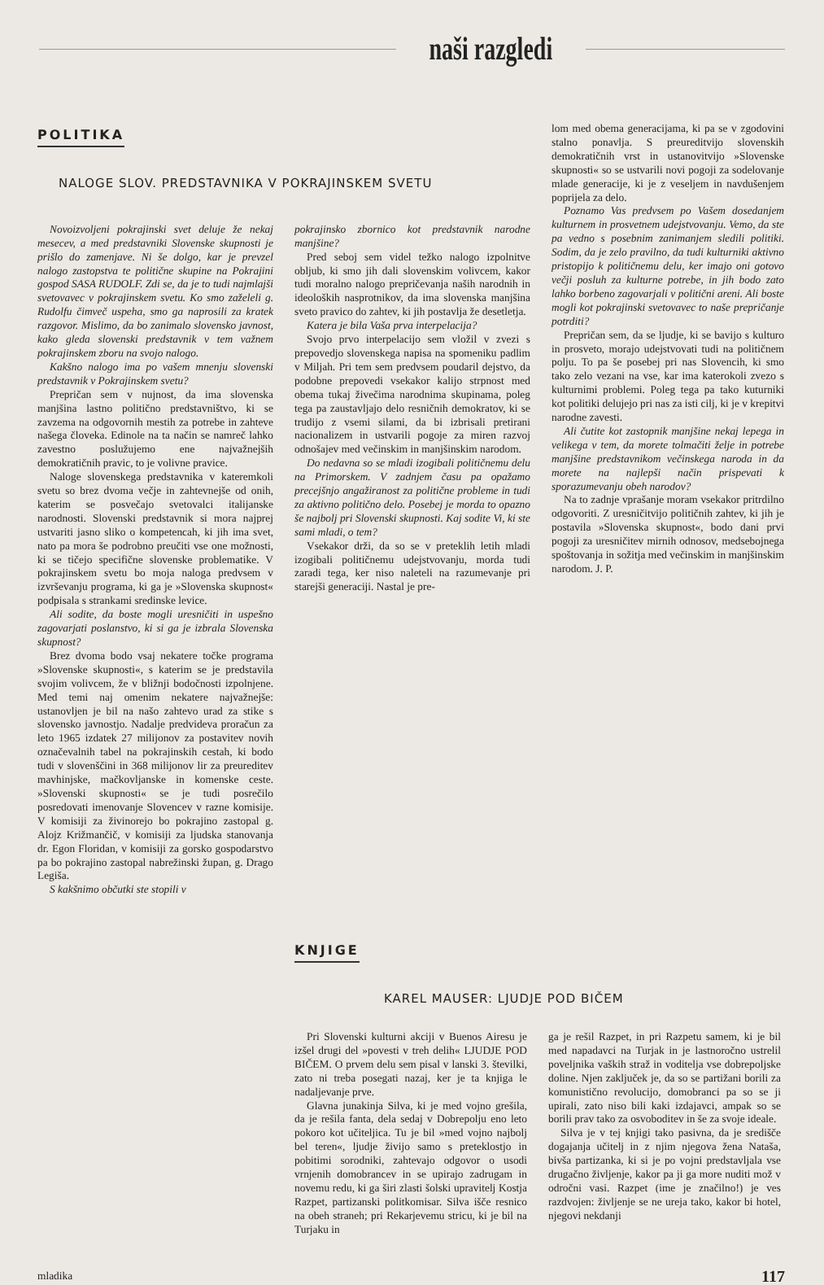naši razgledi
POLITIKA
NALOGE SLOV. PREDSTAVNIKA V POKRAJINSKEM SVETU
Novoizvoljeni pokrajinski svet deluje že nekaj mesecev, a med predstavniki Slovenske skupnosti je prišlo do zamenjave. Ni še dolgo, kar je prevzel nalogo zastopstva te politične skupine na Pokrajini gospod SASA RUDOLF. Zdi se, da je to tudi najmlajši svetovavec v pokrajinskem svetu. Ko smo zaželeli g. Rudolfu čimveč uspeha, smo ga naprosili za kratek razgovor. Mislimo, da bo zanimalo slovensko javnost, kako gleda slovenski predstavnik v tem važnem pokrajinskem zboru na svojo nalogo.
Kakšno nalogo ima po vašem mnenju slovenski predstavnik v Pokrajinskem svetu?
Prepričan sem v nujnost, da ima slovenska manjšina lastno politično predstavništvo, ki se zavzema na odgovornih mestih za potrebe in zahteve našega človeka. Edinole na ta način se namreč lahko zavestno poslužujemo ene najvažnejših demokratičnih pravic, to je volivne pravice.
Naloge slovenskega predstavnika v kateremkoli svetu so brez dvoma večje in zahtevnejše od onih, katerim se posvečajo svetovalci italijanske narodnosti. Slovenski predstavnik si mora najprej ustvariti jasno sliko o kompetencah, ki jih ima svet, nato pa mora še podrobno preučiti vse one možnosti, ki se tičejo specifične slovenske problematike. V pokrajinskem svetu bo moja naloga predvsem v izvrševanju programa, ki ga je »Slovenska skupnost« podpisala s strankami sredinske levice.
Ali sodite, da boste mogli uresničiti in uspešno zagovarjati poslanstvo, ki si ga je izbrala Slovenska skupnost?
Brez dvoma bodo vsaj nekatere točke programa »Slovenske skupnosti«, s katerim se je predstavila svojim volivcem, že v bližnji bodočnosti izpolnjene. Med temi naj omenim nekatere najvažnejše: ustanovljen je bil na našo zahtevo urad za stike s slovensko javnostjo. Nadalje predvideva proračun za leto 1965 izdatek 27 milijonov za postavitev novih označevalnih tabel na pokrajinskih cestah, ki bodo tudi v slovenščini in 368 milijonov lir za preureditev mavhinjske, mačkovljanske in komenske ceste. »Slovenski skupnosti« se je tudi posrečilo posredovati imenovanje Slovencev v razne komisije. V komisiji za živinorejo bo pokrajino zastopal g. Alojz Križmančič, v komisiji za ljudska stanovanja dr. Egon Floridan, v komisiji za gorsko gospodarstvo pa bo pokrajino zastopal nabrežinski župan, g. Drago Legiša.
S kakšnimo občutki ste stopili v
pokrajinsko zbornico kot predstavnik narodne manjšine?
Pred seboj sem videl težko nalogo izpolnitve obljub, ki smo jih dali slovenskim volivcem, kakor tudi moralno nalogo prepričevanja naših narodnih in ideoloških nasprotnikov, da ima slovenska manjšina sveto pravico do zahtev, ki jih postavlja že desetletja.
Katera je bila Vaša prva interpelacija?
Svojo prvo interpelacijo sem vložil v zvezi s prepovedjo slovenskega napisa na spomeniku padlim v Miljah. Pri tem sem predvsem poudaril dejstvo, da podobne prepovedi vsekakor kalijo strpnost med obema tukaj živečima narodnima skupinama, poleg tega pa zaustavljajo delo resničnih demokratov, ki se trudijo z vsemi silami, da bi izbrisali pretirani nacionalizem in ustvarili pogoje za miren razvoj odnošajev med večinskim in manjšinskim narodom.
Do nedavna so se mladi izogibali političnemu delu na Primorskem. V zadnjem času pa opažamo precejšnjo angažiranost za politične probleme in tudi za aktivno politično delo. Posebej je morda to opazno še najbolj pri Slovenski skupnosti. Kaj sodite Vi, ki ste sami mladi, o tem?
Vsekakor drži, da so se v preteklih letih mladi izogibali političnemu udejstvovanju, morda tudi zaradi tega, ker niso naleteli na razumevanje pri starejši generaciji. Nastal je pre-
KNJIGE
KAREL MAUSER: LJUDJE POD BIČEM
lom med obema generacijama, ki pa se v zgodovini stalno ponavlja. S preureditvijo slovenskih demokratičnih vrst in ustanovitvijo »Slovenske skupnosti« so se ustvarili novi pogoji za sodelovanje mlade generacije, ki je z veseljem in navdušenjem poprijela za delo.
Poznamo Vas predvsem po Vašem dosedanjem kulturnem in prosvetnem udejstvovanju. Vemo, da ste pa vedno s posebnim zanimanjem sledili politiki. Sodim, da je zelo pravilno, da tudi kulturniki aktivno pristopijo k političnemu delu, ker imajo oni gotovo večji posluh za kulturne potrebe, in jih bodo zato lahko borbeno zagovarjali v politični areni. Ali boste mogli kot pokrajinski svetovavec to naše prepričanje potrditi?
Prepričan sem, da se ljudje, ki se bavijo s kulturo in prosveto, morajo udejstvovati tudi na političnem polju. To pa še posebej pri nas Slovencih, ki smo tako zelo vezani na vse, kar ima katerokoli zvezo s kulturnimi problemi. Poleg tega pa tako kuturniki kot politiki delujejo pri nas za isti cilj, ki je v krepitvi narodne zavesti.
Ali čutite kot zastopnik manjšine nekaj lepega in velikega v tem, da morete tolmačiti želje in potrebe manjšine predstavnikom večinskega naroda in da morete na najlepši način prispevati k sporazumevanju obeh narodov?
Na to zadnje vprašanje moram vsekakor pritrdilno odgovoriti. Z uresničitvijo političnih zahtev, ki jih je postavila »Slovenska skupnost«, bodo dani prvi pogoji za uresničitev mirnih odnosov, medsebojnega spoštovanja in sožitja med večinskim in manjšinskim narodom. J. P.
Pri Slovenski kulturni akciji v Buenos Airesu je izšel drugi del »povesti v treh delih« LJUDJE POD BIČEM. O prvem delu sem pisal v lanski 3. številki, zato ni treba posegati nazaj, ker je ta knjiga le nadaljevanje prve.
Glavna junakinja Silva, ki je med vojno grešila, da je rešila fanta, dela sedaj v Dobrepolju eno leto pokoro kot učiteljica. Tu je bil »med vojno najbolj bel teren«, ljudje živijo samo s preteklostjo in pobitimi sorodniki, zahtevajo odgovor o usodi vrnjenih domobrancev in se upirajo zadrugam in novemu redu, ki ga širi zlasti šolski upravitelj Kostja Razpet, partizanski politkomisar. Silva išče resnico na obeh straneh; pri Rekarjevemu stricu, ki je bil na Turjaku in
ga je rešil Razpet, in pri Razpetu samem, ki je bil med napadavci na Turjak in je lastnoročno ustrelil poveljnika vaških straž in voditelja vse dobrepoljske doline. Njen zaključek je, da so se partižani borili za komunistično revolucijo, domobranci pa so se ji upirali, zato niso bili kaki izdajavci, ampak so se borili prav tako za osvoboditev in še za svoje ideale.
Silva je v tej knjigi tako pasivna, da je središče dogajanja učitelj in z njim njegova žena Nataša, bivša partizanka, ki si je po vojni predstavljala vse drugačno življenje, kakor pa ji ga more nuditi mož v odročni vasi. Razpet (ime je značilno!) je ves razdvojen: življenje se ne ureja tako, kakor bi hotel, njegovi nekdanji
mladika 117